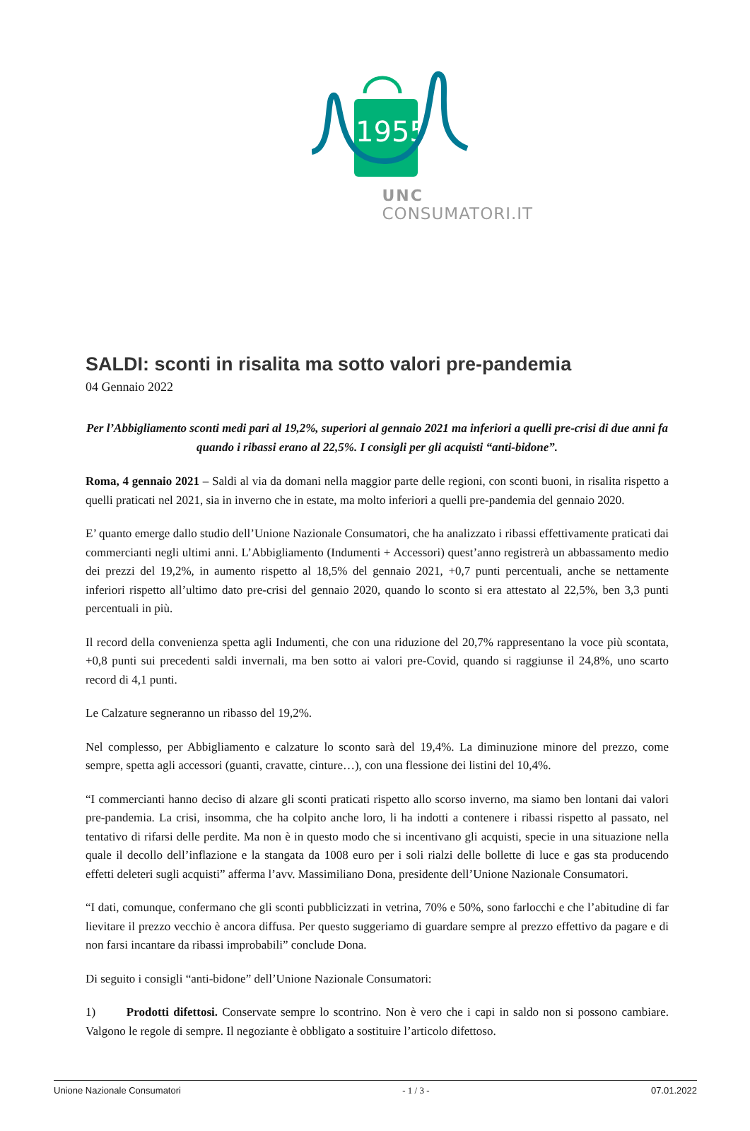1955
UNC
CONSUMATORI.IT
SALDI: sconti in risalita ma sotto valori pre-pandemia
04 Gennaio 2022
Per l’Abbigliamento sconti medi pari al 19,2%, superiori al gennaio 2021 ma inferiori a quelli pre-crisi di due anni fa quando i ribassi erano al 22,5%. I consigli per gli acquisti “anti-bidone”.
Roma, 4 gennaio 2021 – Saldi al via da domani nella maggior parte delle regioni, con sconti buoni, in risalita rispetto a quelli praticati nel 2021, sia in inverno che in estate, ma molto inferiori a quelli pre-pandemia del gennaio 2020.
E’ quanto emerge dallo studio dell’Unione Nazionale Consumatori, che ha analizzato i ribassi effettivamente praticati dai commercianti negli ultimi anni. L’Abbigliamento (Indumenti + Accessori) quest’anno registrerà un abbassamento medio dei prezzi del 19,2%, in aumento rispetto al 18,5% del gennaio 2021, +0,7 punti percentuali, anche se nettamente inferiori rispetto all’ultimo dato pre-crisi del gennaio 2020, quando lo sconto si era attestato al 22,5%, ben 3,3 punti percentuali in più.
Il record della convenienza spetta agli Indumenti, che con una riduzione del 20,7% rappresentano la voce più scontata, +0,8 punti sui precedenti saldi invernali, ma ben sotto ai valori pre-Covid, quando si raggiunse il 24,8%, uno scarto record di 4,1 punti.
Le Calzature segneranno un ribasso del 19,2%.
Nel complesso, per Abbigliamento e calzature lo sconto sarà del 19,4%. La diminuzione minore del prezzo, come sempre, spetta agli accessori (guanti, cravatte, cinture…), con una flessione dei listini del 10,4%.
“I commercianti hanno deciso di alzare gli sconti praticati rispetto allo scorso inverno, ma siamo ben lontani dai valori pre-pandemia. La crisi, insomma, che ha colpito anche loro, li ha indotti a contenere i ribassi rispetto al passato, nel tentativo di rifarsi delle perdite. Ma non è in questo modo che si incentivano gli acquisti, specie in una situazione nella quale il decollo dell’inflazione e la stangata da 1008 euro per i soli rialzi delle bollette di luce e gas sta producendo effetti deleteri sugli acquisti” afferma l’avv. Massimiliano Dona, presidente dell’Unione Nazionale Consumatori.
“I dati, comunque, confermano che gli sconti pubblicizzati in vetrina, 70% e 50%, sono farlocchi e che l’abitudine di far lievitare il prezzo vecchio è ancora diffusa. Per questo suggeriamo di guardare sempre al prezzo effettivo da pagare e di non farsi incantare da ribassi improbabili” conclude Dona.
Di seguito i consigli “anti-bidone” dell’Unione Nazionale Consumatori:
1) Prodotti difettosi. Conservate sempre lo scontrino. Non è vero che i capi in saldo non si possono cambiare. Valgono le regole di sempre. Il negoziante è obbligato a sostituire l’articolo difettoso.
Unione Nazionale Consumatori - 1 / 3 - 07.01.2022